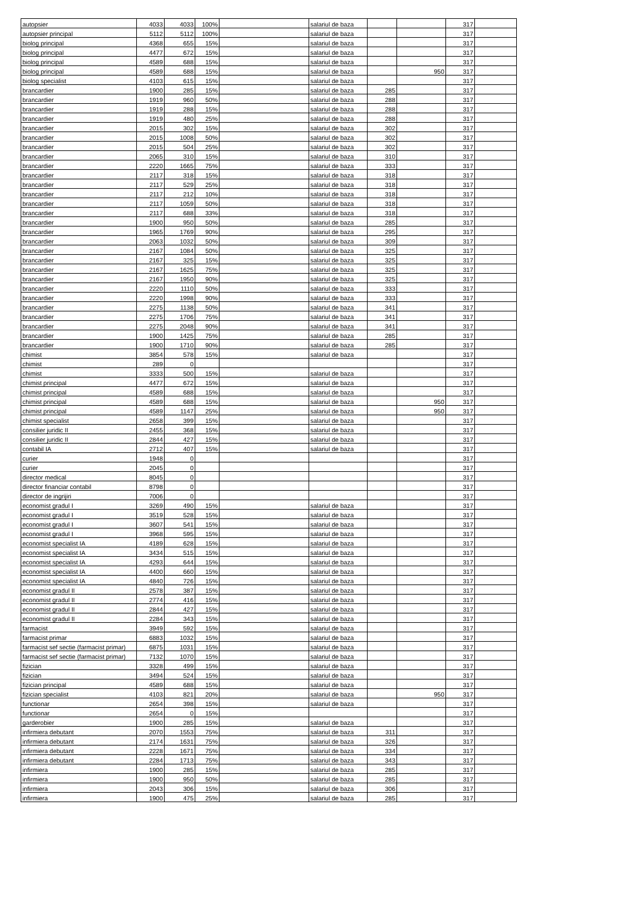| autopsier | 4033 | 4033 | 100% | | salariul de baza | | | 317 | |
| autopsier principal | 5112 | 5112 | 100% | | salariul de baza | | | 317 | |
| biolog principal | 4368 | 655 | 15% | | salariul de baza | | | 317 | |
| biolog principal | 4477 | 672 | 15% | | salariul de baza | | | 317 | |
| biolog principal | 4589 | 688 | 15% | | salariul de baza | | | 317 | |
| biolog principal | 4589 | 688 | 15% | | salariul de baza | | 950 | 317 | |
| biolog specialist | 4103 | 615 | 15% | | salariul de baza | | | 317 | |
| brancardier | 1900 | 285 | 15% | | salariul de baza | 285 | | 317 | |
| brancardier | 1919 | 960 | 50% | | salariul de baza | 288 | | 317 | |
| brancardier | 1919 | 288 | 15% | | salariul de baza | 288 | | 317 | |
| brancardier | 1919 | 480 | 25% | | salariul de baza | 288 | | 317 | |
| brancardier | 2015 | 302 | 15% | | salariul de baza | 302 | | 317 | |
| brancardier | 2015 | 1008 | 50% | | salariul de baza | 302 | | 317 | |
| brancardier | 2015 | 504 | 25% | | salariul de baza | 302 | | 317 | |
| brancardier | 2065 | 310 | 15% | | salariul de baza | 310 | | 317 | |
| brancardier | 2220 | 1665 | 75% | | salariul de baza | 333 | | 317 | |
| brancardier | 2117 | 318 | 15% | | salariul de baza | 318 | | 317 | |
| brancardier | 2117 | 529 | 25% | | salariul de baza | 318 | | 317 | |
| brancardier | 2117 | 212 | 10% | | salariul de baza | 318 | | 317 | |
| brancardier | 2117 | 1059 | 50% | | salariul de baza | 318 | | 317 | |
| brancardier | 2117 | 688 | 33% | | salariul de baza | 318 | | 317 | |
| brancardier | 1900 | 950 | 50% | | salariul de baza | 285 | | 317 | |
| brancardier | 1965 | 1769 | 90% | | salariul de baza | 295 | | 317 | |
| brancardier | 2063 | 1032 | 50% | | salariul de baza | 309 | | 317 | |
| brancardier | 2167 | 1084 | 50% | | salariul de baza | 325 | | 317 | |
| brancardier | 2167 | 325 | 15% | | salariul de baza | 325 | | 317 | |
| brancardier | 2167 | 1625 | 75% | | salariul de baza | 325 | | 317 | |
| brancardier | 2167 | 1950 | 90% | | salariul de baza | 325 | | 317 | |
| brancardier | 2220 | 1110 | 50% | | salariul de baza | 333 | | 317 | |
| brancardier | 2220 | 1998 | 90% | | salariul de baza | 333 | | 317 | |
| brancardier | 2275 | 1138 | 50% | | salariul de baza | 341 | | 317 | |
| brancardier | 2275 | 1706 | 75% | | salariul de baza | 341 | | 317 | |
| brancardier | 2275 | 2048 | 90% | | salariul de baza | 341 | | 317 | |
| brancardier | 1900 | 1425 | 75% | | salariul de baza | 285 | | 317 | |
| brancardier | 1900 | 1710 | 90% | | salariul de baza | 285 | | 317 | |
| chimist | 3854 | 578 | 15% | | salariul de baza | | | 317 | |
| chimist | 289 | 0 | | | | | | 317 | |
| chimist | 3333 | 500 | 15% | | salariul de baza | | | 317 | |
| chimist principal | 4477 | 672 | 15% | | salariul de baza | | | 317 | |
| chimist principal | 4589 | 688 | 15% | | salariul de baza | | | 317 | |
| chimist principal | 4589 | 688 | 15% | | salariul de baza | | 950 | 317 | |
| chimist principal | 4589 | 1147 | 25% | | salariul de baza | | 950 | 317 | |
| chimist specialist | 2658 | 399 | 15% | | salariul de baza | | | 317 | |
| consilier juridic II | 2455 | 368 | 15% | | salariul de baza | | | 317 | |
| consilier juridic II | 2844 | 427 | 15% | | salariul de baza | | | 317 | |
| contabil IA | 2712 | 407 | 15% | | salariul de baza | | | 317 | |
| curier | 1948 | 0 | | | | | | 317 | |
| curier | 2045 | 0 | | | | | | 317 | |
| director medical | 8045 | 0 | | | | | | 317 | |
| director financiar contabil | 8798 | 0 | | | | | | 317 | |
| director de ingrijiri | 7006 | 0 | | | | | | 317 | |
| economist gradul I | 3269 | 490 | 15% | | salariul de baza | | | 317 | |
| economist gradul I | 3519 | 528 | 15% | | salariul de baza | | | 317 | |
| economist gradul I | 3607 | 541 | 15% | | salariul de baza | | | 317 | |
| economist gradul I | 3968 | 595 | 15% | | salariul de baza | | | 317 | |
| economist specialist IA | 4189 | 628 | 15% | | salariul de baza | | | 317 | |
| economist specialist IA | 3434 | 515 | 15% | | salariul de baza | | | 317 | |
| economist specialist IA | 4293 | 644 | 15% | | salariul de baza | | | 317 | |
| economist specialist IA | 4400 | 660 | 15% | | salariul de baza | | | 317 | |
| economist specialist IA | 4840 | 726 | 15% | | salariul de baza | | | 317 | |
| economist gradul II | 2578 | 387 | 15% | | salariul de baza | | | 317 | |
| economist gradul II | 2774 | 416 | 15% | | salariul de baza | | | 317 | |
| economist gradul II | 2844 | 427 | 15% | | salariul de baza | | | 317 | |
| economist gradul II | 2284 | 343 | 15% | | salariul de baza | | | 317 | |
| farmacist | 3949 | 592 | 15% | | salariul de baza | | | 317 | |
| farmacist primar | 6883 | 1032 | 15% | | salariul de baza | | | 317 | |
| farmacist sef sectie (farmacist primar) | 6875 | 1031 | 15% | | salariul de baza | | | 317 | |
| farmacist sef sectie (farmacist primar) | 7132 | 1070 | 15% | | salariul de baza | | | 317 | |
| fizician | 3328 | 499 | 15% | | salariul de baza | | | 317 | |
| fizician | 3494 | 524 | 15% | | salariul de baza | | | 317 | |
| fizician principal | 4589 | 688 | 15% | | salariul de baza | | | 317 | |
| fizician specialist | 4103 | 821 | 20% | | salariul de baza | | 950 | 317 | |
| functionar | 2654 | 398 | 15% | | salariul de baza | | | 317 | |
| functionar | 2654 | 0 | 15% | | | | | 317 | |
| garderobier | 1900 | 285 | 15% | | salariul de baza | | | 317 | |
| infirmiera debutant | 2070 | 1553 | 75% | | salariul de baza | 311 | | 317 | |
| infirmiera debutant | 2174 | 1631 | 75% | | salariul de baza | 326 | | 317 | |
| infirmiera debutant | 2228 | 1671 | 75% | | salariul de baza | 334 | | 317 | |
| infirmiera debutant | 2284 | 1713 | 75% | | salariul de baza | 343 | | 317 | |
| infirmiera | 1900 | 285 | 15% | | salariul de baza | 285 | | 317 | |
| infirmiera | 1900 | 950 | 50% | | salariul de baza | 285 | | 317 | |
| infirmiera | 2043 | 306 | 15% | | salariul de baza | 306 | | 317 | |
| infirmiera | 1900 | 475 | 25% | | salariul de baza | 285 | | 317 | |